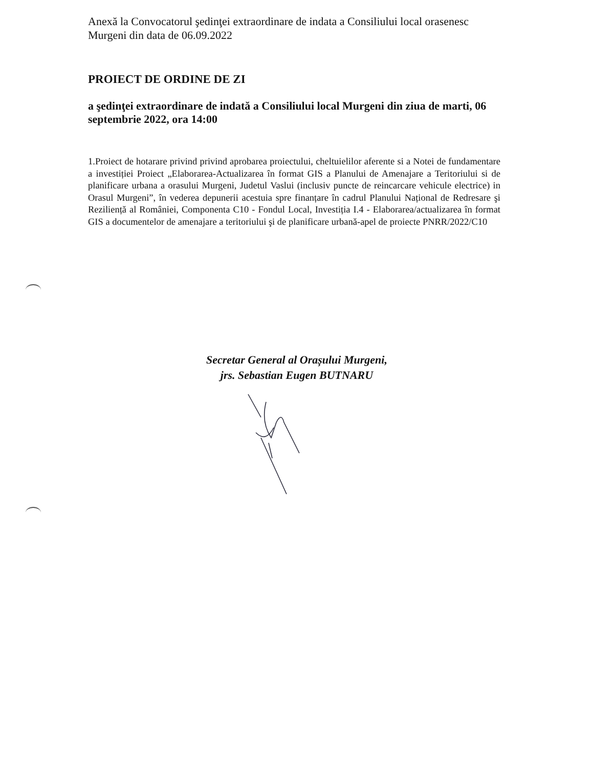Anexă la Convocatorul şedinţei extraordinare de indata a Consiliului local orasenesc Murgeni din data de 06.09.2022
PROIECT DE ORDINE DE ZI
a şedinţei extraordinare de indată a Consiliului local Murgeni din ziua de marti, 06 septembrie 2022, ora 14:00
1.Proiect de hotarare privind privind aprobarea proiectului, cheltuielilor aferente si a Notei de fundamentare a investiției Proiect „Elaborarea-Actualizarea în format GIS a Planului de Amenajare a Teritoriului si de planificare urbana a orasului Murgeni, Judetul Vaslui (inclusiv puncte de reincarcare vehicule electrice) in Orasul Murgeni”, în vederea depunerii acestuia spre finanțare în cadrul Planului Național de Redresare şi Reziliență al României, Componenta C10 - Fondul Local, Investiția I.4 - Elaborarea/actualizarea în format GIS a documentelor de amenajare a teritoriului şi de planificare urbană-apel de proiecte PNRR/2022/C10
Secretar General al Orașului Murgeni,
jrs. Sebastian Eugen BUTNARU